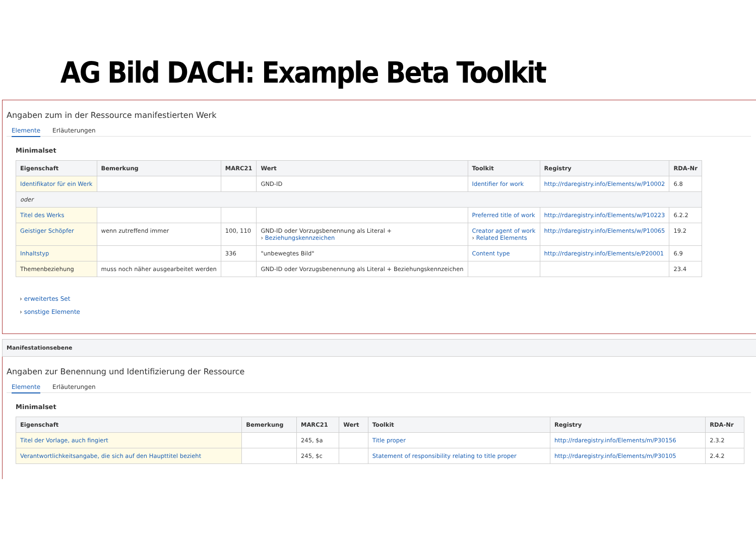AG Bild DACH: Example Beta Toolkit
Angaben zum in der Ressource manifestierten Werk
Elemente Erläuterungen
Minimalset
| Eigenschaft | Bemerkung | MARC21 | Wert | Toolkit | Registry | RDA-Nr |
| --- | --- | --- | --- | --- | --- | --- |
| Identifikator für ein Werk | | | GND-ID | Identifier for work | http://rdaregistry.info/Elements/w/P10002 | 6.8 |
| oder | | | | | | |
| Titel des Werks | | | | Preferred title of work | http://rdaregistry.info/Elements/w/P10223 | 6.2.2 |
| Geistiger Schöpfer | wenn zutreffend immer | 100, 110 | GND-ID oder Vorzugsbenennung als Literal + › Beziehungskennzeichen | Creator agent of work › Related Elements | http://rdaregistry.info/Elements/w/P10065 | 19.2 |
| Inhaltstyp | | 336 | "unbewegtes Bild" | Content type | http://rdaregistry.info/Elements/e/P20001 | 6.9 |
| Themenbeziehung | muss noch näher ausgearbeitet werden | | GND-ID oder Vorzugsbenennung als Literal + Beziehungskennzeichen | | | 23.4 |
› erweitertes Set
› sonstige Elemente
Manifestationsebene
Angaben zur Benennung und Identifizierung der Ressource
Elemente Erläuterungen
Minimalset
| Eigenschaft | Bemerkung | MARC21 | Wert | Toolkit | Registry | RDA-Nr |
| --- | --- | --- | --- | --- | --- | --- |
| Titel der Vorlage, auch fingiert | | 245, $a | | Title proper | http://rdaregistry.info/Elements/m/P30156 | 2.3.2 |
| Verantwortlichkeitsangabe, die sich auf den Haupttitel bezieht | | 245, $c | | Statement of responsibility relating to title proper | http://rdaregistry.info/Elements/m/P30105 | 2.4.2 |